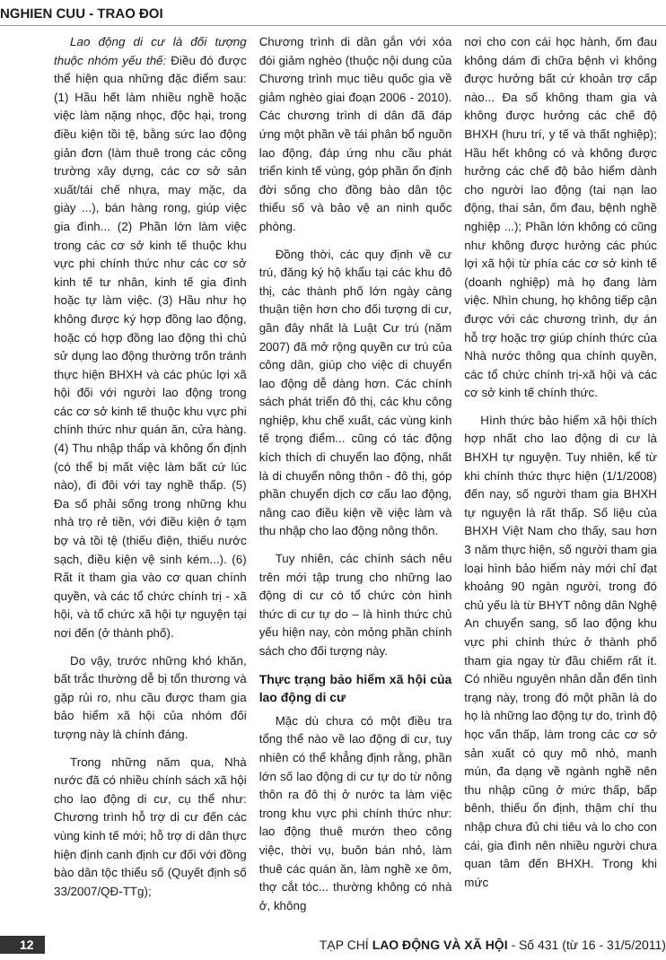NGHIEN CUU - TRAO ĐOI
Lao động di cư là đối tượng thuộc nhóm yếu thế: Điều đó được thể hiện qua những đặc điểm sau: (1) Hầu hết làm nhiều nghề hoặc việc làm nặng nhọc, độc hại, trong điều kiện tồi tệ, bằng sức lao động giản đơn (làm thuê trong các công trường xây dựng, các cơ sở sản xuất/tái chế nhựa, may mặc, da giày ...), bán hàng rong, giúp việc gia đình... (2) Phần lớn làm việc trong các cơ sở kinh tế thuộc khu vực phi chính thức như các cơ sở kinh tế tư nhân, kinh tế gia đình hoặc tự làm việc. (3) Hầu như họ không được ký hợp đồng lao động, hoặc có hợp đồng lao động thì chủ sử dụng lao động thường trốn tránh thực hiện BHXH và các phúc lợi xã hội đối với người lao động trong các cơ sở kinh tế thuộc khu vực phi chính thức như quán ăn, cửa hàng. (4) Thu nhập thấp và không ổn định (có thể bị mất việc làm bất cứ lúc nào), đi đôi với tay nghề thấp. (5) Đa số phải sống trong những khu nhà trọ rẻ tiền, với điều kiện ở tạm bợ và tồi tệ (thiếu điện, thiếu nước sạch, điều kiện vệ sinh kém...). (6) Rất ít tham gia vào cơ quan chính quyền, và các tổ chức chính trị - xã hội, và tổ chức xã hội tự nguyện tại nơi đến (ở thành phố).
Do vậy, trước những khó khăn, bất trắc thường dễ bị tổn thương và gặp rủi ro, nhu cầu được tham gia bảo hiểm xã hội của nhóm đối tượng này là chính đáng.
Trong những năm qua, Nhà nước đã có nhiều chính sách xã hội cho lao động di cư, cụ thể như: Chương trình hỗ trợ di cư đến các vùng kinh tế mới; hỗ trợ di dân thực hiện định canh định cư đối với đồng bào dân tộc thiểu số (Quyết định số 33/2007/QĐ-TTg);
Chương trình di dân gắn với xóa đói giảm nghèo (thuộc nội dung của Chương trình mục tiêu quốc gia về giảm nghèo giai đoạn 2006 - 2010). Các chương trình di dân đã đáp ứng một phần về tái phân bổ nguồn lao động, đáp ứng nhu cầu phát triển kinh tế vùng, góp phần ổn định đời sống cho đồng bào dân tộc thiểu số và bảo vệ an ninh quốc phòng.
Đồng thời, các quy định về cư trú, đăng ký hộ khẩu tại các khu đô thị, các thành phố lớn ngày càng thuận tiện hơn cho đối tượng di cư, gần đây nhất là Luật Cư trú (năm 2007) đã mở rộng quyền cư trú của công dân, giúp cho việc di chuyển lao động dễ dàng hơn. Các chính sách phát triển đô thị, các khu công nghiệp, khu chế xuất, các vùng kinh tế trọng điểm... cũng có tác động kích thích di chuyển lao động, nhất là di chuyển nông thôn - đô thị, góp phần chuyển dịch cơ cấu lao động, nâng cao điều kiện về việc làm và thu nhập cho lao động nông thôn.
Tuy nhiên, các chính sách nêu trên mới tập trung cho những lao động di cư có tổ chức còn hình thức di cư tự do – là hình thức chủ yếu hiện nay, còn mỏng phần chính sách cho đối tượng này.
Thực trạng bảo hiểm xã hội của lao động di cư
Mặc dù chưa có một điều tra tổng thể nào về lao động di cư, tuy nhiên có thể khẳng định rằng, phần lớn số lao động di cư tự do từ nông thôn ra đô thị ở nước ta làm việc trong khu vực phi chính thức như: lao động thuê mướn theo công việc, thời vụ, buôn bán nhỏ, làm thuê các quán ăn, làm nghề xe ôm, thợ cắt tóc... thường không có nhà ở, không
nơi cho con cái học hành, ốm đau không dám đi chữa bệnh vì không được hưởng bất cứ khoản trợ cấp nào... Đa số không tham gia và không được hưởng các chế độ BHXH (hưu trí, y tế và thất nghiệp); Hầu hết không có và không được hưởng các chế độ bảo hiểm dành cho người lao động (tai nạn lao động, thai sản, ốm đau, bệnh nghề nghiệp ...); Phần lớn không có cũng như không được hưởng các phúc lợi xã hội từ phía các cơ sở kinh tế (doanh nghiệp) mà họ đang làm việc. Nhìn chung, họ không tiếp cận được với các chương trình, dự án hỗ trợ hoặc trợ giúp chính thức của Nhà nước thông qua chính quyền, các tổ chức chính trị-xã hội và các cơ sở kinh tế chính thức.
Hình thức bảo hiểm xã hội thích hợp nhất cho lao động di cư là BHXH tự nguyện. Tuy nhiên, kể từ khi chính thức thực hiện (1/1/2008) đến nay, số người tham gia BHXH tự nguyện là rất thấp. Số liệu của BHXH Việt Nam cho thấy, sau hơn 3 năm thực hiện, số người tham gia loại hình bảo hiểm này mới chỉ đạt khoảng 90 ngàn người, trong đó chủ yếu là từ BHYT nông dân Nghệ An chuyển sang, số lao động khu vực phi chính thức ở thành phố tham gia ngay từ đầu chiếm rất ít. Có nhiều nguyên nhân dẫn đến tình trạng này, trong đó một phần là do họ là những lao động tự do, trình độ học vấn thấp, làm trong các cơ sở sản xuất có quy mô nhỏ, manh mún, đa dạng về ngành nghề nên thu nhập cũng ở mức thấp, bấp bênh, thiếu ổn định, thậm chí thu nhập chưa đủ chi tiêu và lo cho con cái, gia đình nên nhiều người chưa quan tâm đến BHXH. Trong khi mức
12 TẠP CHÍ LAO ĐỘNG VÀ XÃ HỘI - Số 431 (từ 16 - 31/5/2011)